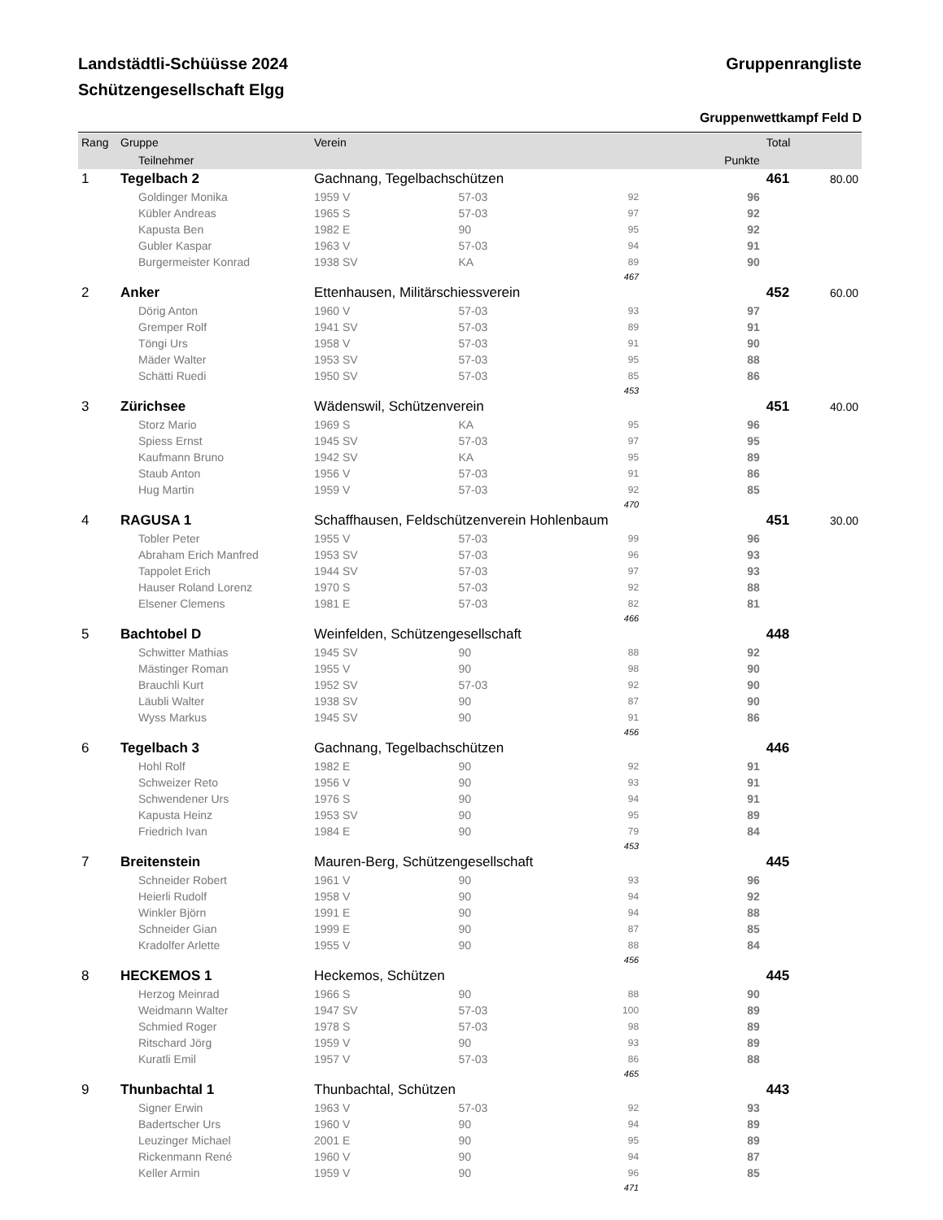Landstädtli-Schüüsse 2024 Gruppenrangliste
Schützengesellschaft Elgg
Gruppenwettkampf Feld D
| Rang | Gruppe | Verein | | | | | Total | |
| --- | --- | --- | --- | --- | --- | --- | --- | --- |
| | Teilnehmer | | | | | Punkte | | |
| 1 | Tegelbach 2 | Gachnang, Tegelbachschützen | | | | | 461 | 80.00 |
| | Goldinger Monika | 1959 V | 57-03 | | 92 | 96 | | |
| | Kübler Andreas | 1965 S | 57-03 | | 97 | 92 | | |
| | Kapusta Ben | 1982 E | 90 | | 95 | 92 | | |
| | Gubler Kaspar | 1963 V | 57-03 | | 94 | 91 | | |
| | Burgermeister Konrad | 1938 SV | KA | | 89 | 90 | | |
| 467 | | | | | | | | |
| 2 | Anker | Ettenhausen, Militärschiessverein | | | | | 452 | 60.00 |
| | Dörig Anton | 1960 V | 57-03 | | 93 | 97 | | |
| | Gremper Rolf | 1941 SV | 57-03 | | 89 | 91 | | |
| | Töngi Urs | 1958 V | 57-03 | | 91 | 90 | | |
| | Mäder Walter | 1953 SV | 57-03 | | 95 | 88 | | |
| | Schätti Ruedi | 1950 SV | 57-03 | | 85 | 86 | | |
| 453 | | | | | | | | |
| 3 | Zürichsee | Wädenswil, Schützenverein | | | | | 451 | 40.00 |
| | Storz Mario | 1969 S | KA | | 95 | 96 | | |
| | Spiess Ernst | 1945 SV | 57-03 | | 97 | 95 | | |
| | Kaufmann Bruno | 1942 SV | KA | | 95 | 89 | | |
| | Staub Anton | 1956 V | 57-03 | | 91 | 86 | | |
| | Hug Martin | 1959 V | 57-03 | | 92 | 85 | | |
| 470 | | | | | | | | |
| 4 | RAGUSA 1 | Schaffhausen, Feldschützenverein Hohlenbaum | | | | | 451 | 30.00 |
| | Tobler Peter | 1955 V | 57-03 | | 99 | 96 | | |
| | Abraham Erich Manfred | 1953 SV | 57-03 | | 96 | 93 | | |
| | Tappolet Erich | 1944 SV | 57-03 | | 97 | 93 | | |
| | Hauser Roland Lorenz | 1970 S | 57-03 | | 92 | 88 | | |
| | Elsener Clemens | 1981 E | 57-03 | | 82 | 81 | | |
| 466 | | | | | | | | |
| 5 | Bachtobel D | Weinfelden, Schützengesellschaft | | | | | 448 | |
| | Schwitter Mathias | 1945 SV | 90 | | 88 | 92 | | |
| | Mästinger Roman | 1955 V | 90 | | 98 | 90 | | |
| | Brauchli Kurt | 1952 SV | 57-03 | | 92 | 90 | | |
| | Läubli Walter | 1938 SV | 90 | | 87 | 90 | | |
| | Wyss Markus | 1945 SV | 90 | | 91 | 86 | | |
| 456 | | | | | | | | |
| 6 | Tegelbach 3 | Gachnang, Tegelbachschützen | | | | | 446 | |
| | Hohl Rolf | 1982 E | 90 | | 92 | 91 | | |
| | Schweizer Reto | 1956 V | 90 | | 93 | 91 | | |
| | Schwendener Urs | 1976 S | 90 | | 94 | 91 | | |
| | Kapusta Heinz | 1953 SV | 90 | | 95 | 89 | | |
| | Friedrich Ivan | 1984 E | 90 | | 79 | 84 | | |
| 453 | | | | | | | | |
| 7 | Breitenstein | Mauren-Berg, Schützengesellschaft | | | | | 445 | |
| | Schneider Robert | 1961 V | 90 | | 93 | 96 | | |
| | Heierli Rudolf | 1958 V | 90 | | 94 | 92 | | |
| | Winkler Björn | 1991 E | 90 | | 94 | 88 | | |
| | Schneider Gian | 1999 E | 90 | | 87 | 85 | | |
| | Kradolfer Arlette | 1955 V | 90 | | 88 | 84 | | |
| 456 | | | | | | | | |
| 8 | HECKEMOS 1 | Heckemos, Schützen | | | | | 445 | |
| | Herzog Meinrad | 1966 S | 90 | | 88 | 90 | | |
| | Weidmann Walter | 1947 SV | 57-03 | | 100 | 89 | | |
| | Schmied Roger | 1978 S | 57-03 | | 98 | 89 | | |
| | Ritschard Jörg | 1959 V | 90 | | 93 | 89 | | |
| | Kuratli Emil | 1957 V | 57-03 | | 86 | 88 | | |
| 465 | | | | | | | | |
| 9 | Thunbachtal 1 | Thunbachtal, Schützen | | | | | 443 | |
| | Signer Erwin | 1963 V | 57-03 | | 92 | 93 | | |
| | Badertscher Urs | 1960 V | 90 | | 94 | 89 | | |
| | Leuzinger Michael | 2001 E | 90 | | 95 | 89 | | |
| | Rickenmann René | 1960 V | 90 | | 94 | 87 | | |
| | Keller Armin | 1959 V | 90 | | 96 | 85 | | |
| 471 | | | | | | | | |